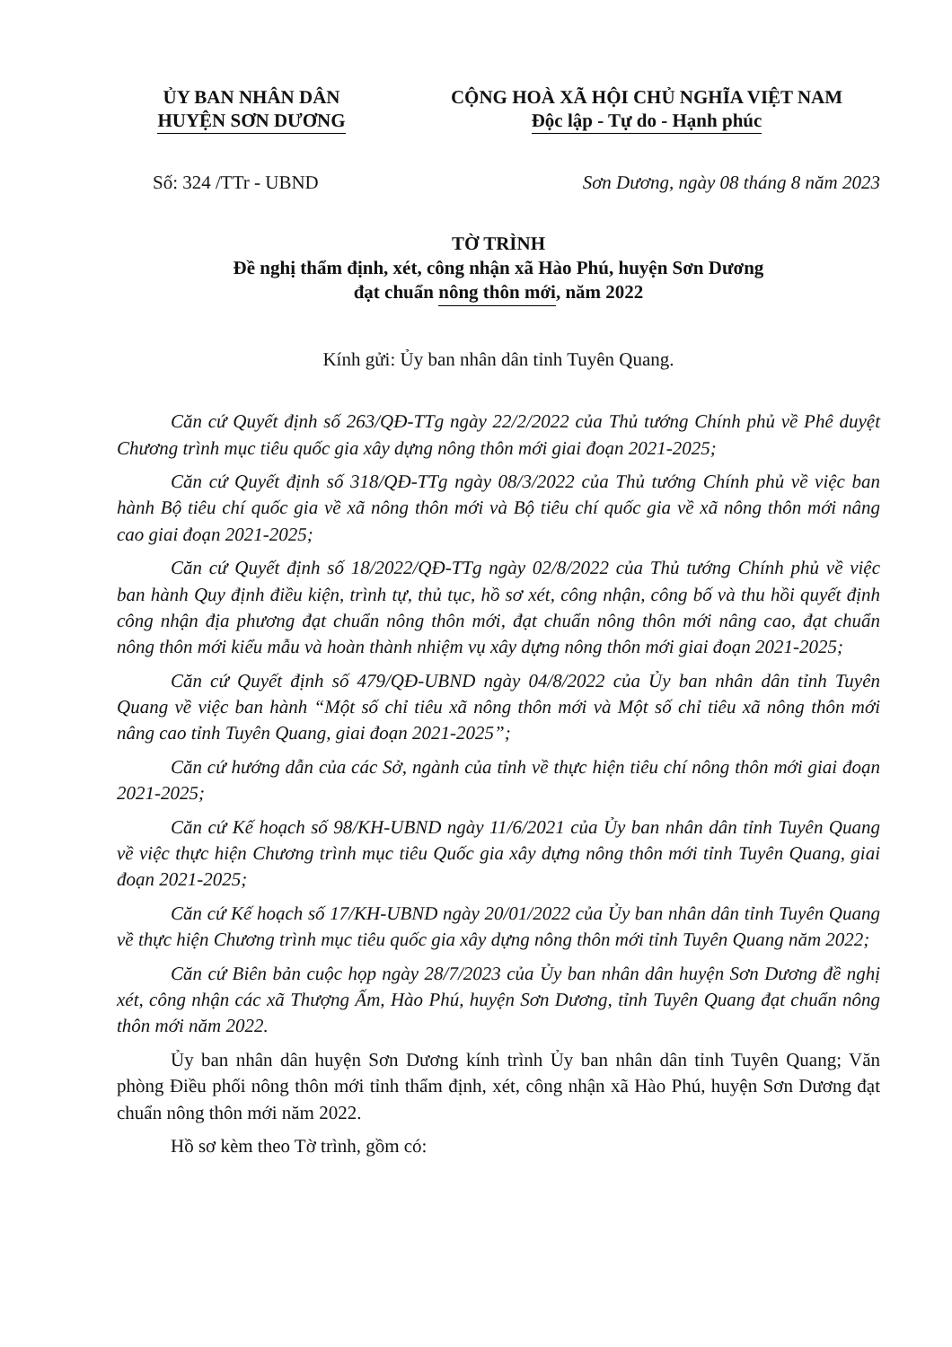ỦY BAN NHÂN DÂN
HUYỆN SƠN DƯƠNG
CỘNG HOÀ XÃ HỘI CHỦ NGHĨA VIỆT NAM
Độc lập - Tự do - Hạnh phúc
Số: 324 /TTr - UBND Sơn Dương, ngày 08 tháng 8 năm 2023
TỜ TRÌNH
Đề nghị thẩm định, xét, công nhận xã Hào Phú, huyện Sơn Dương
đạt chuẩn nông thôn mới, năm 2022
Kính gửi: Ủy ban nhân dân tỉnh Tuyên Quang.
Căn cứ Quyết định số 263/QĐ-TTg ngày 22/2/2022 của Thủ tướng Chính phủ về Phê duyệt Chương trình mục tiêu quốc gia xây dựng nông thôn mới giai đoạn 2021-2025;
Căn cứ Quyết định số 318/QĐ-TTg ngày 08/3/2022 của Thủ tướng Chính phủ về việc ban hành Bộ tiêu chí quốc gia về xã nông thôn mới và Bộ tiêu chí quốc gia về xã nông thôn mới nâng cao giai đoạn 2021-2025;
Căn cứ Quyết định số 18/2022/QĐ-TTg ngày 02/8/2022 của Thủ tướng Chính phủ về việc ban hành Quy định điều kiện, trình tự, thủ tục, hồ sơ xét, công nhận, công bố và thu hồi quyết định công nhận địa phương đạt chuẩn nông thôn mới, đạt chuẩn nông thôn mới nâng cao, đạt chuẩn nông thôn mới kiểu mẫu và hoàn thành nhiệm vụ xây dựng nông thôn mới giai đoạn 2021-2025;
Căn cứ Quyết định số 479/QĐ-UBND ngày 04/8/2022 của Ủy ban nhân dân tỉnh Tuyên Quang về việc ban hành “Một số chỉ tiêu xã nông thôn mới và Một số chỉ tiêu xã nông thôn mới nâng cao tỉnh Tuyên Quang, giai đoạn 2021-2025”;
Căn cứ hướng dẫn của các Sở, ngành của tỉnh về thực hiện tiêu chí nông thôn mới giai đoạn 2021-2025;
Căn cứ Kế hoạch số 98/KH-UBND ngày 11/6/2021 của Ủy ban nhân dân tỉnh Tuyên Quang về việc thực hiện Chương trình mục tiêu Quốc gia xây dựng nông thôn mới tỉnh Tuyên Quang, giai đoạn 2021-2025;
Căn cứ Kế hoạch số 17/KH-UBND ngày 20/01/2022 của Ủy ban nhân dân tỉnh Tuyên Quang về thực hiện Chương trình mục tiêu quốc gia xây dựng nông thôn mới tỉnh Tuyên Quang năm 2022;
Căn cứ Biên bản cuộc họp ngày 28/7/2023 của Ủy ban nhân dân huyện Sơn Dương đề nghị xét, công nhận các xã Thượng Ấm, Hào Phú, huyện Sơn Dương, tỉnh Tuyên Quang đạt chuẩn nông thôn mới năm 2022.
Ủy ban nhân dân huyện Sơn Dương kính trình Ủy ban nhân dân tỉnh Tuyên Quang; Văn phòng Điều phối nông thôn mới tỉnh thẩm định, xét, công nhận xã Hào Phú, huyện Sơn Dương đạt chuẩn nông thôn mới năm 2022.
Hồ sơ kèm theo Tờ trình, gồm có: